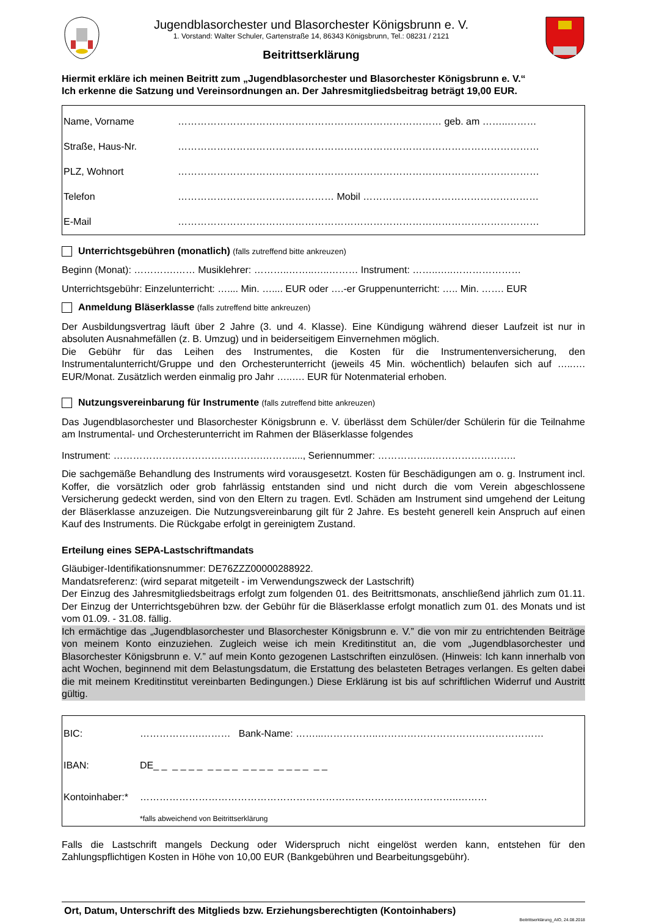Jugendblasorchester und Blasorchester Königsbrunn e. V.
1. Vorstand: Walter Schuler, Gartenstraße 14, 86343 Königsbrunn, Tel.: 08231 / 2121
Beitrittserklärung
Hiermit erkläre ich meinen Beitritt zum „Jugendblasorchester und Blasorchester Königsbrunn e. V.“
Ich erkenne die Satzung und Vereinsordnungen an. Der Jahresmitgliedsbeitrag beträgt 19,00 EUR.
Name, Vorname ……………………………………………………………………… geb. am ……..………
Straße, Haus-Nr. …………………………………………………………………………………………………
PLZ, Wohnort …………………………………………………………………………………………………
Telefon ………………………………………… Mobil ………………………………………………
E-Mail …………………………………………………………………………………………………
Unterrichtsgebühren (monatlich) (falls zutreffend bitte ankreuzen)
Beginn (Monat): ………….…… Musiklehrer: ………..……..…..……… Instrument: ……..…..…………………
Unterrichtsgebühr: Einzelunterricht: ….... Min. ….... EUR oder ….-er Gruppenunterricht: ….. Min. ……. EUR
Anmeldung Bläserklasse (falls zutreffend bitte ankreuzen)
Der Ausbildungsvertrag läuft über 2 Jahre (3. und 4. Klasse). Eine Kündigung während dieser Laufzeit ist nur in absoluten Ausnahmefällen (z. B. Umzug) und in beiderseitigem Einvernehmen möglich.
Die Gebühr für das Leihen des Instrumentes, die Kosten für die Instrumentenversicherung, den Instrumentalunterricht/Gruppe und den Orchesterunterricht (jeweils 45 Min. wöchentlich) belaufen sich auf …..…. EUR/Monat. Zusätzlich werden einmalig pro Jahr …..…. EUR für Notenmaterial erhoben.
Nutzungsvereinbarung für Instrumente (falls zutreffend bitte ankreuzen)
Das Jugendblasorchester und Blasorchester Königsbrunn e. V. überlässt dem Schüler/der Schülerin für die Teilnahme am Instrumental- und Orchesterunterricht im Rahmen der Bläserklasse folgendes
Instrument: ……………………………………….………...., Seriennummer: ……………..……………………..
Die sachgemäße Behandlung des Instruments wird vorausgesetzt. Kosten für Beschädigungen am o. g. Instrument incl. Koffer, die vorsätzlich oder grob fahrlässig entstanden sind und nicht durch die vom Verein abgeschlossene Versicherung gedeckt werden, sind von den Eltern zu tragen. Evtl. Schäden am Instrument sind umgehend der Leitung der Bläserklasse anzuzeigen. Die Nutzungsvereinbarung gilt für 2 Jahre. Es besteht generell kein Anspruch auf einen Kauf des Instruments. Die Rückgabe erfolgt in gereinigtem Zustand.
Erteilung eines SEPA-Lastschriftmandats
Gläubiger-Identifikationsnummer: DE76ZZZ00000288922.
Mandatsreferenz: (wird separat mitgeteilt - im Verwendungszweck der Lastschrift)
Der Einzug des Jahresmitgliedsbeitrags erfolgt zum folgenden 01. des Beitrittsmonats, anschließend jährlich zum 01.11. Der Einzug der Unterrichtsgebühren bzw. der Gebühr für die Bläserklasse erfolgt monatlich zum 01. des Monats und ist vom 01.09. - 31.08. fällig.
Ich ermächtige das „Jugendblasorchester und Blasorchester Königsbrunn e. V.” die von mir zu entrichtenden Beiträge von meinem Konto einzuziehen. Zugleich weise ich mein Kreditinstitut an, die vom „Jugendblasorchester und Blasorchester Königsbrunn e. V.” auf mein Konto gezogenen Lastschriften einzulösen. (Hinweis: Ich kann innerhalb von acht Wochen, beginnend mit dem Belastungsdatum, die Erstattung des belasteten Betrages verlangen. Es gelten dabei die mit meinem Kreditinstitut vereinbarten Bedingungen.) Diese Erklärung ist bis auf schriftlichen Widerruf und Austritt gültig.
BIC: ……………….……… Bank-Name: ……...……………..……………………………………………
IBAN: DE_ _ _ _ _ _ _ _ _ _ _ _ _ _ _ _ _ _ _ _
Kontoinhaber:* ……………………………………………………………………………………..………
*falls abweichend von Beitrittserklärung
Falls die Lastschrift mangels Deckung oder Widerspruch nicht eingelöst werden kann, entstehen für den Zahlungspflichtigen Kosten in Höhe von 10,00 EUR (Bankgebühren und Bearbeitungsgebühr).
Ort, Datum, Unterschrift des Mitglieds bzw. Erziehungsberechtigten (Kontoinhabers)
Beitrittserklärung_AIO, 24.08.2018